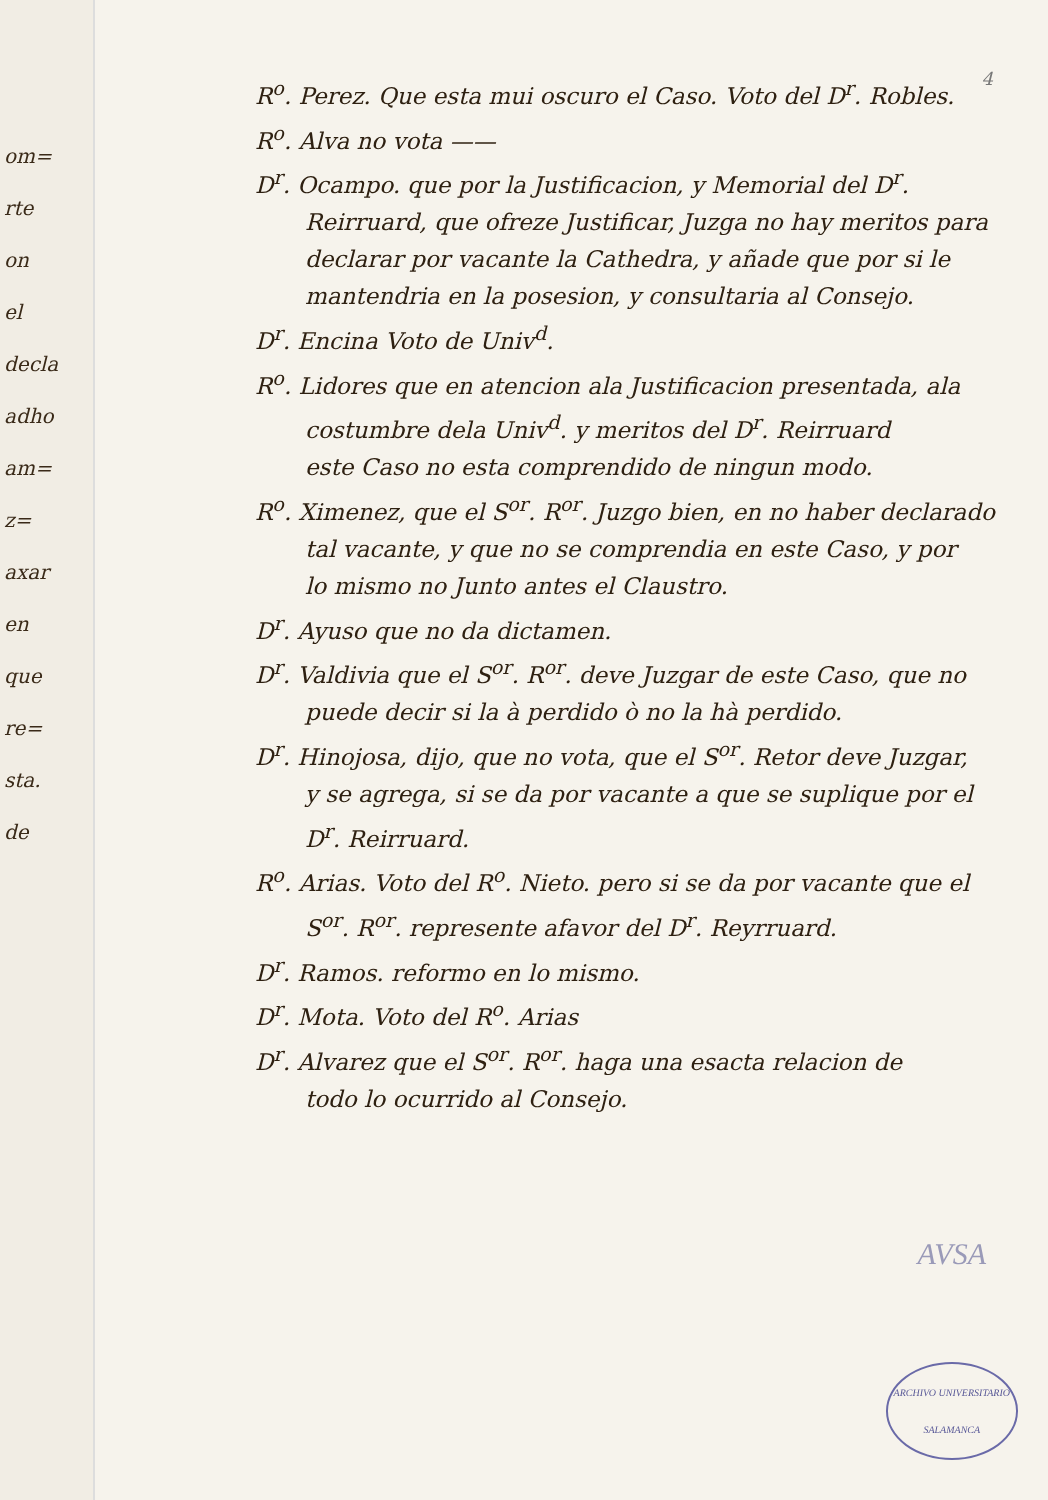om=
rte
on
el
decla
adho
am=
z=
axar
en
que
re=
sta.
de
4
R<sup>o</sup>. Perez. Que esta mui oscuro el Caso. Voto del D<sup>r</sup>. Robles.
R<sup>o</sup>. Alva no vota ——
D<sup>r</sup>. Ocampo. que por la Justificacion, y Memorial del D<sup>r</sup>.
Reirruard, que ofreze Justificar, Juzga no hay meritos para
declarar por vacante la Cathedra, y añade que por si le
mantendria en la posesion, y consultaria al Consejo.
D<sup>r</sup>. Encina Voto de Univ<sup>d</sup>.
R<sup>o</sup>. Lidores que en atencion ala Justificacion presentada, ala
costumbre dela Univ<sup>d</sup>. y meritos del D<sup>r</sup>. Reirruard
este Caso no esta comprendido de ningun modo.
R<sup>o</sup>. Ximenez, que el S<sup>or</sup>. R<sup>or</sup>. Juzgo bien, en no haber declarado
tal vacante, y que no se comprendia en este Caso, y por
lo mismo no Junto antes el Claustro.
D<sup>r</sup>. Ayuso que no da dictamen.
D<sup>r</sup>. Valdivia que el S<sup>or</sup>. R<sup>or</sup>. deve Juzgar de este Caso, que no
puede decir si la à perdido ò no la hà perdido.
D<sup>r</sup>. Hinojosa, dijo, que no vota, que el S<sup>or</sup>. Retor deve Juzgar,
y se agrega, si se da por vacante a que se suplique por el
D<sup>r</sup>. Reirruard.
R<sup>o</sup>. Arias. Voto del R<sup>o</sup>. Nieto. pero si se da por vacante que el
S<sup>or</sup>. R<sup>or</sup>. represente afavor del D<sup>r</sup>. Reyrruard.
D<sup>r</sup>. Ramos. reformo en lo mismo.
D<sup>r</sup>. Mota. Voto del R<sup>o</sup>. Arias
D<sup>r</sup>. Alvarez que el S<sup>or</sup>. R<sup>or</sup>. haga una esacta relacion de
todo lo ocurrido al Consejo.
AVSA
ARCHIVO UNIVERSITARIO
SALAMANCA